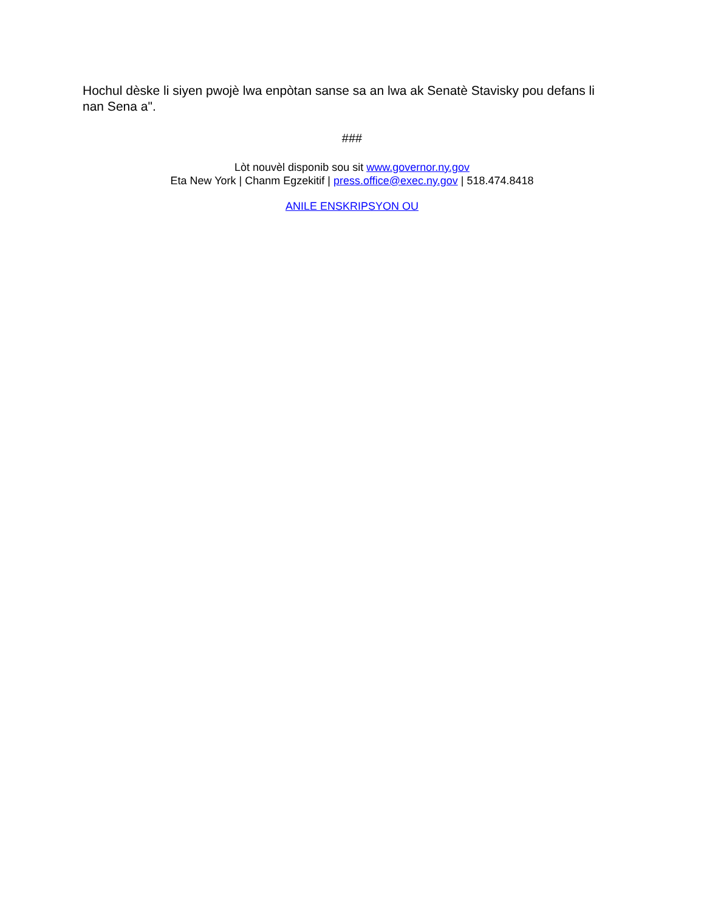Hochul dèske li siyen pwojè lwa enpòtan sanse sa an lwa ak Senatè Stavisky pou defans li nan Sena a".
###
Lòt nouvèl disponib sou sit www.governor.ny.gov
Eta New York | Chanm Egzekitif | press.office@exec.ny.gov | 518.474.8418
ANILE ENSKRIPSYON OU